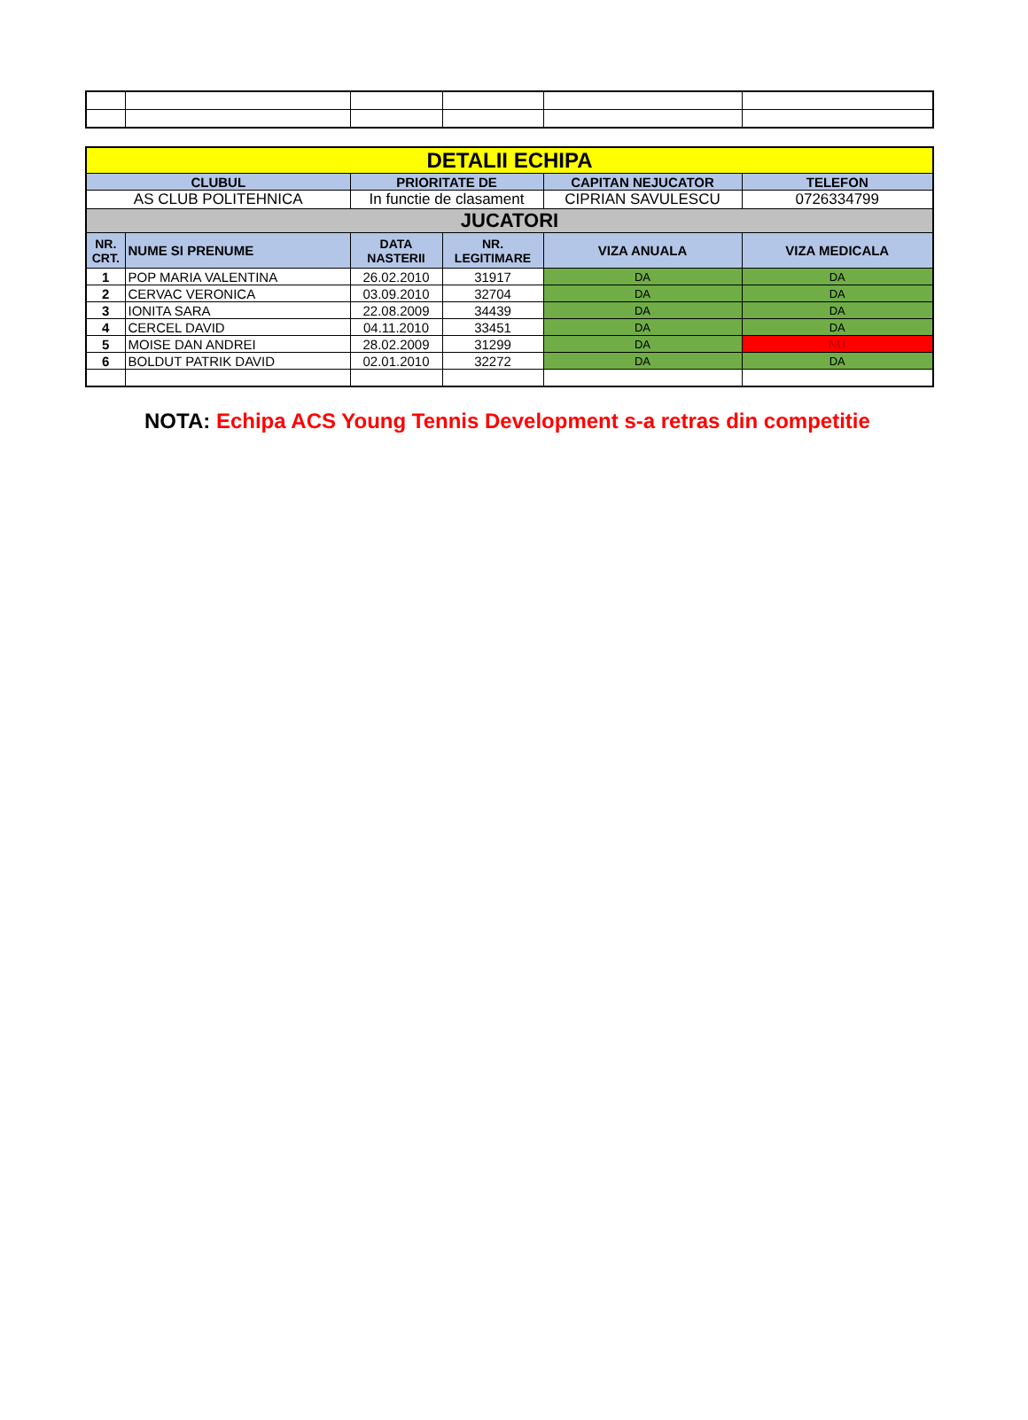| DETALII ECHIPA | | | | | |
| CLUBUL | | PRIORITATE DE | | CAPITAN NEJUCATOR | TELEFON |
| AS CLUB POLITEHNICA | | In functie de clasament | | CIPRIAN SAVULESCU | 0726334799 |
| JUCATORI | | | | | |
| NR. CRT. | NUME SI PRENUME | DATA NASTERII | NR. LEGITIMARE | VIZA ANUALA | VIZA MEDICALA |
| 1 | POP MARIA VALENTINA | 26.02.2010 | 31917 | DA | DA |
| 2 | CERVAC VERONICA | 03.09.2010 | 32704 | DA | DA |
| 3 | IONITA SARA | 22.08.2009 | 34439 | DA | DA |
| 4 | CERCEL DAVID | 04.11.2010 | 33451 | DA | DA |
| 5 | MOISE DAN ANDREI | 28.02.2009 | 31299 | DA | NU |
| 6 | BOLDUT PATRIK DAVID | 02.01.2010 | 32272 | DA | DA |
NOTA: Echipa ACS Young Tennis Development s-a retras din competitie